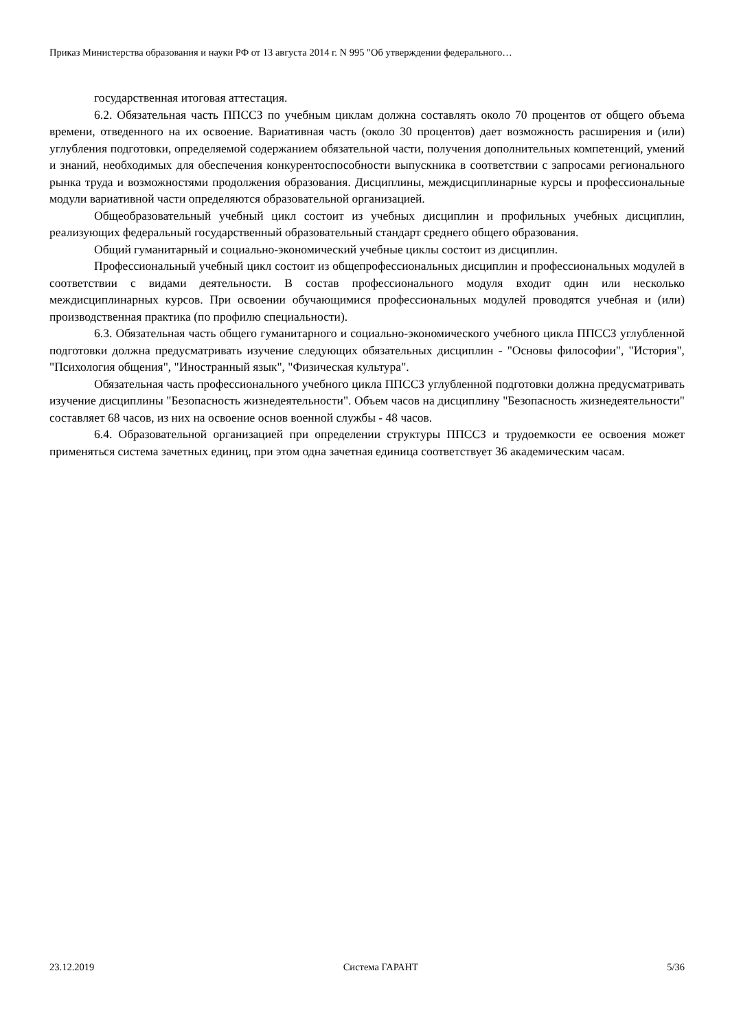Приказ Министерства образования и науки РФ от 13 августа 2014 г. N 995 "Об утверждении федерального…
государственная итоговая аттестация.
6.2. Обязательная часть ППССЗ по учебным циклам должна составлять около 70 процентов от общего объема времени, отведенного на их освоение. Вариативная часть (около 30 процентов) дает возможность расширения и (или) углубления подготовки, определяемой содержанием обязательной части, получения дополнительных компетенций, умений и знаний, необходимых для обеспечения конкурентоспособности выпускника в соответствии с запросами регионального рынка труда и возможностями продолжения образования. Дисциплины, междисциплинарные курсы и профессиональные модули вариативной части определяются образовательной организацией.
Общеобразовательный учебный цикл состоит из учебных дисциплин и профильных учебных дисциплин, реализующих федеральный государственный образовательный стандарт среднего общего образования.
Общий гуманитарный и социально-экономический учебные циклы состоит из дисциплин.
Профессиональный учебный цикл состоит из общепрофессиональных дисциплин и профессиональных модулей в соответствии с видами деятельности. В состав профессионального модуля входит один или несколько междисциплинарных курсов. При освоении обучающимися профессиональных модулей проводятся учебная и (или) производственная практика (по профилю специальности).
6.3. Обязательная часть общего гуманитарного и социально-экономического учебного цикла ППССЗ углубленной подготовки должна предусматривать изучение следующих обязательных дисциплин - "Основы философии", "История", "Психология общения", "Иностранный язык", "Физическая культура".
Обязательная часть профессионального учебного цикла ППССЗ углубленной подготовки должна предусматривать изучение дисциплины "Безопасность жизнедеятельности". Объем часов на дисциплину "Безопасность жизнедеятельности" составляет 68 часов, из них на освоение основ военной службы - 48 часов.
6.4. Образовательной организацией при определении структуры ППССЗ и трудоемкости ее освоения может применяться система зачетных единиц, при этом одна зачетная единица соответствует 36 академическим часам.
23.12.2019 Система ГАРАНТ 5/36